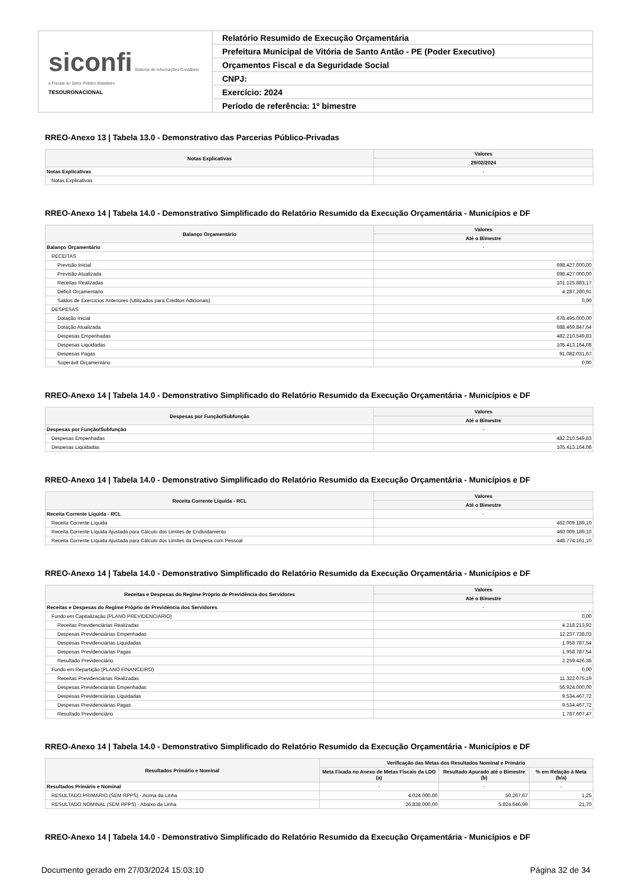| siconfi Sistema de Informações Contábeis e Fiscais do Setor Público Brasileiro TESOURONACIONAL | Relatório Resumido de Execução Orçamentária |
| | Prefeitura Municipal de Vitória de Santo Antão - PE (Poder Executivo) |
| | Orçamentos Fiscal e da Seguridade Social |
| | CNPJ: |
| | Exercício: 2024 |
| | Período de referência: 1º bimestre |
RREO-Anexo 13 | Tabela 13.0 - Demonstrativo das Parcerias Público-Privadas
| Notas Explicativas | Valores |
| --- | --- |
| | 29/02/2024 |
| Notas Explicativas | - |
| Notas Explicativas | |
RREO-Anexo 14 | Tabela 14.0 - Demonstrativo Simplificado do Relatório Resumido da Execução Orçamentária - Municípios e DF
| Balanço Orçamentário | Valores |
| --- | --- |
| | Até o Bimestre |
| Balanço Orçamentário | - |
| RECEITAS | |
| Previsão Inicial | 698.427.000,00 |
| Previsão Atualizada | 698.427.000,00 |
| Receitas Realizadas | 101.125.883,17 |
| Déficit Orçamentário | 4.287.280,91 |
| Saldos de Exercícios Anteriores (Utilizados para Créditos Adicionais) | 0,00 |
| DESPESAS | |
| Dotação Inicial | 678.495.000,00 |
| Dotação Atualizada | 688.469.847,64 |
| Despesas Empenhadas | 482.210.549,83 |
| Despesas Liquidadas | 105.413.164,08 |
| Despesas Pagas | 91.082.031,67 |
| Superávit Orçamentário | 0,00 |
RREO-Anexo 14 | Tabela 14.0 - Demonstrativo Simplificado do Relatório Resumido da Execução Orçamentária - Municípios e DF
| Despesas por Função/Subfunção | Valores |
| --- | --- |
| | Até o Bimestre |
| Despesas por Função/Subfunção | - |
| Despesas Empenhadas | 482.210.549,83 |
| Despesas Liquidadas | 105.413.164,08 |
RREO-Anexo 14 | Tabela 14.0 - Demonstrativo Simplificado do Relatório Resumido da Execução Orçamentária - Municípios e DF
| Receita Corrente Líquida - RCL | Valores |
| --- | --- |
| | Até o Bimestre |
| Receita Corrente Líquida - RCL | - |
| Receita Corrente Líquida | 462.009.189,10 |
| Receita Corrente Líquida Ajustada para Cálculo dos Limites de Endividamento | 460.009.189,10 |
| Receita Corrente Líquida Ajustada para Cálculo dos Limites da Despesa com Pessoal | 448.774.161,10 |
RREO-Anexo 14 | Tabela 14.0 - Demonstrativo Simplificado do Relatório Resumido da Execução Orçamentária - Municípios e DF
| Receitas e Despesas do Regime Próprio de Previdência dos Servidores | Valores |
| --- | --- |
| | Até o Bimestre |
| Receitas e Despesas do Regime Próprio de Previdência dos Servidores | - |
| Fundo em Capitalização (PLANO PREVIDENCIÁRIO) | 0,00 |
| Receitas Previdenciárias Realizadas | 4.218.213,92 |
| Despesas Previdenciárias Empenhadas | 12.237.738,03 |
| Despesas Previdenciárias Liquidadas | 1.958.787,54 |
| Despesas Previdenciárias Pagas | 1.958.787,54 |
| Resultado Previdenciário | 2.259.426,38 |
| Fundo em Repartição (PLANO FINANCEIRO) | 0,00 |
| Receitas Previdenciárias Realizadas | 11.322.075,19 |
| Despesas Previdenciárias Empenhadas | 56.924.000,00 |
| Despesas Previdenciárias Liquidadas | 9.534.467,72 |
| Despesas Previdenciárias Pagas | 9.534.467,72 |
| Resultado Previdenciário | 1.787.607,47 |
RREO-Anexo 14 | Tabela 14.0 - Demonstrativo Simplificado do Relatório Resumido da Execução Orçamentária - Municípios e DF
| Resultados Primário e Nominal | Verificação das Metas dos Resultados Nominal e Primário | | |
| --- | --- | --- | --- |
| | Meta Fixada no Anexo de Metas Fiscais da LDO (a) | Resultado Apurado até o Bimestre (b) | % em Relação à Meta (b/a) |
| Resultados Primário e Nominal | - | - | - |
| RESULTADO PRIMÁRIO (SEM RPPS) - Acima da Linha | 4.024.000,00 | 50.267,67 | 1,25 |
| RESULTADO NOMINAL (SEM RPPS) - Abaixo da Linha | 26.838.000,00 | 5.824.646,99 | 21,70 |
RREO-Anexo 14 | Tabela 14.0 - Demonstrativo Simplificado do Relatório Resumido da Execução Orçamentária - Municípios e DF
Documento gerado em 27/03/2024 15:03:10 Página 32 de 34